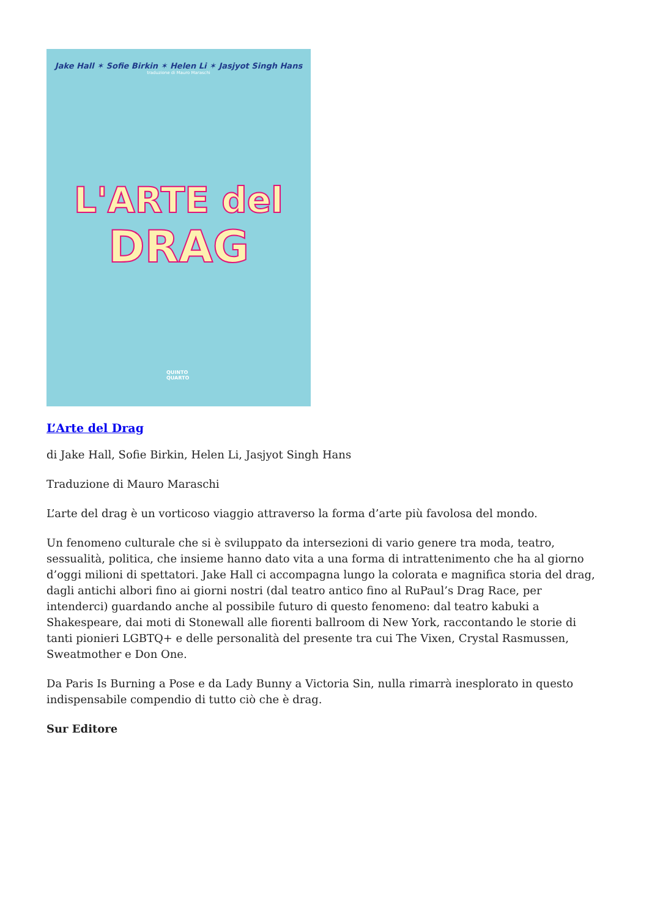Jake Hall ✶ Sofie Birkin ✶ Helen Li ✶ Jasjyot Singh Hans
traduzione di Mauro Maraschi
L'ARTE del
DRAG
QUINTO
QUARTO
L’Arte del Drag
di Jake Hall, Sofie Birkin, Helen Li, Jasjyot Singh Hans
Traduzione di Mauro Maraschi
L’arte del drag è un vorticoso viaggio attraverso la forma d’arte più favolosa del mondo.
Un fenomeno culturale che si è sviluppato da intersezioni di vario genere tra moda, teatro, sessualità, politica, che insieme hanno dato vita a una forma di intrattenimento che ha al giorno d’oggi milioni di spettatori. Jake Hall ci accompagna lungo la colorata e magnifica storia del drag, dagli antichi albori fino ai giorni nostri (dal teatro antico fino al RuPaul’s Drag Race, per intenderci) guardando anche al possibile futuro di questo fenomeno: dal teatro kabuki a Shakespeare, dai moti di Stonewall alle fiorenti ballroom di New York, raccontando le storie di tanti pionieri LGBTQ+ e delle personalità del presente tra cui The Vixen, Crystal Rasmussen, Sweatmother e Don One.
Da Paris Is Burning a Pose e da Lady Bunny a Victoria Sin, nulla rimarrà inesplorato in questo indispensabile compendio di tutto ciò che è drag.
Sur Editore